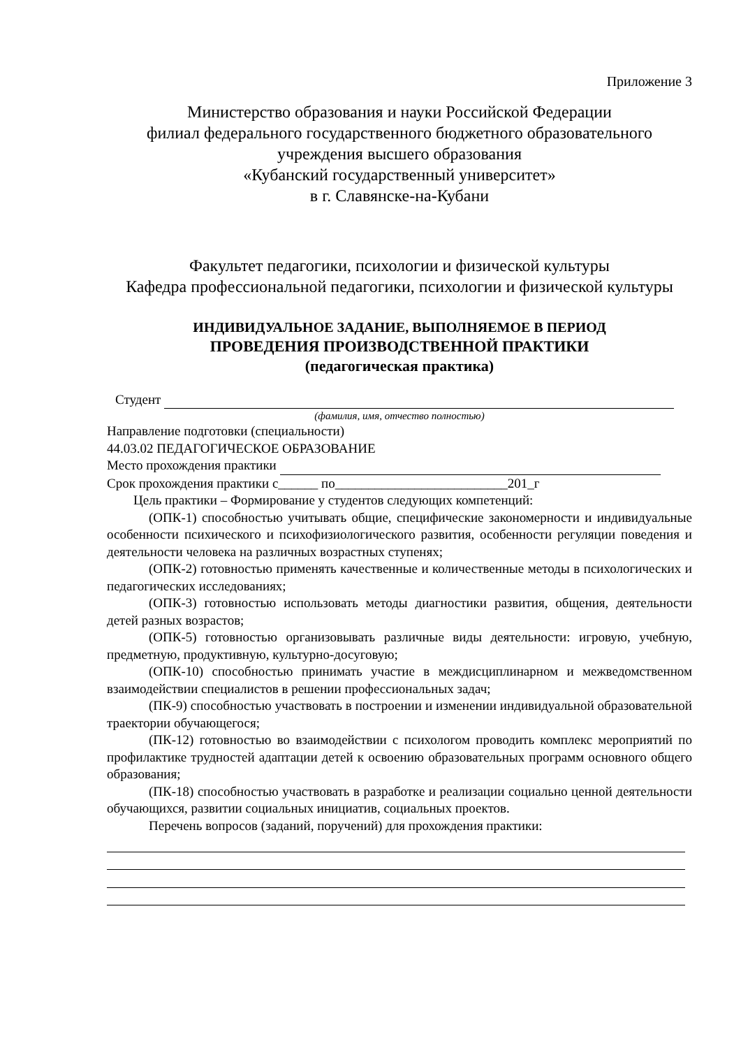Приложение 3
Министерство образования и науки Российской Федерации
филиал федерального государственного бюджетного образовательного
учреждения высшего образования
«Кубанский государственный университет»
в г. Славянске-на-Кубани
Факультет педагогики, психологии и физической культуры
Кафедра профессиональной педагогики, психологии и физической культуры
ИНДИВИДУАЛЬНОЕ ЗАДАНИЕ, ВЫПОЛНЯЕМОЕ В ПЕРИОД
ПРОВЕДЕНИЯ ПРОИЗВОДСТВЕННОЙ ПРАКТИКИ
(педагогическая практика)
Студент
(фамилия, имя, отчество полностью)
Направление подготовки (специальности)
44.03.02 ПЕДАГОГИЧЕСКОЕ ОБРАЗОВАНИЕ
Место прохождения практики
Срок прохождения практики с______ по__________________________201_г
Цель практики – Формирование у студентов следующих компетенций:
(ОПК-1) способностью учитывать общие, специфические закономерности и индивидуальные особенности психического и психофизиологического развития, особенности регуляции поведения и деятельности человека на различных возрастных ступенях;
(ОПК-2) готовностью применять качественные и количественные методы в психологических и педагогических исследованиях;
(ОПК-3) готовностью использовать методы диагностики развития, общения, деятельности детей разных возрастов;
(ОПК-5) готовностью организовывать различные виды деятельности: игровую, учебную, предметную, продуктивную, культурно-досуговую;
(ОПК-10) способностью принимать участие в междисциплинарном и межведомственном взаимодействии специалистов в решении профессиональных задач;
(ПК-9) способностью участвовать в построении и изменении индивидуальной образовательной траектории обучающегося;
(ПК-12) готовностью во взаимодействии с психологом проводить комплекс мероприятий по профилактике трудностей адаптации детей к освоению образовательных программ основного общего образования;
(ПК-18) способностью участвовать в разработке и реализации социально ценной деятельности обучающихся, развитии социальных инициатив, социальных проектов.
Перечень вопросов (заданий, поручений) для прохождения практики: